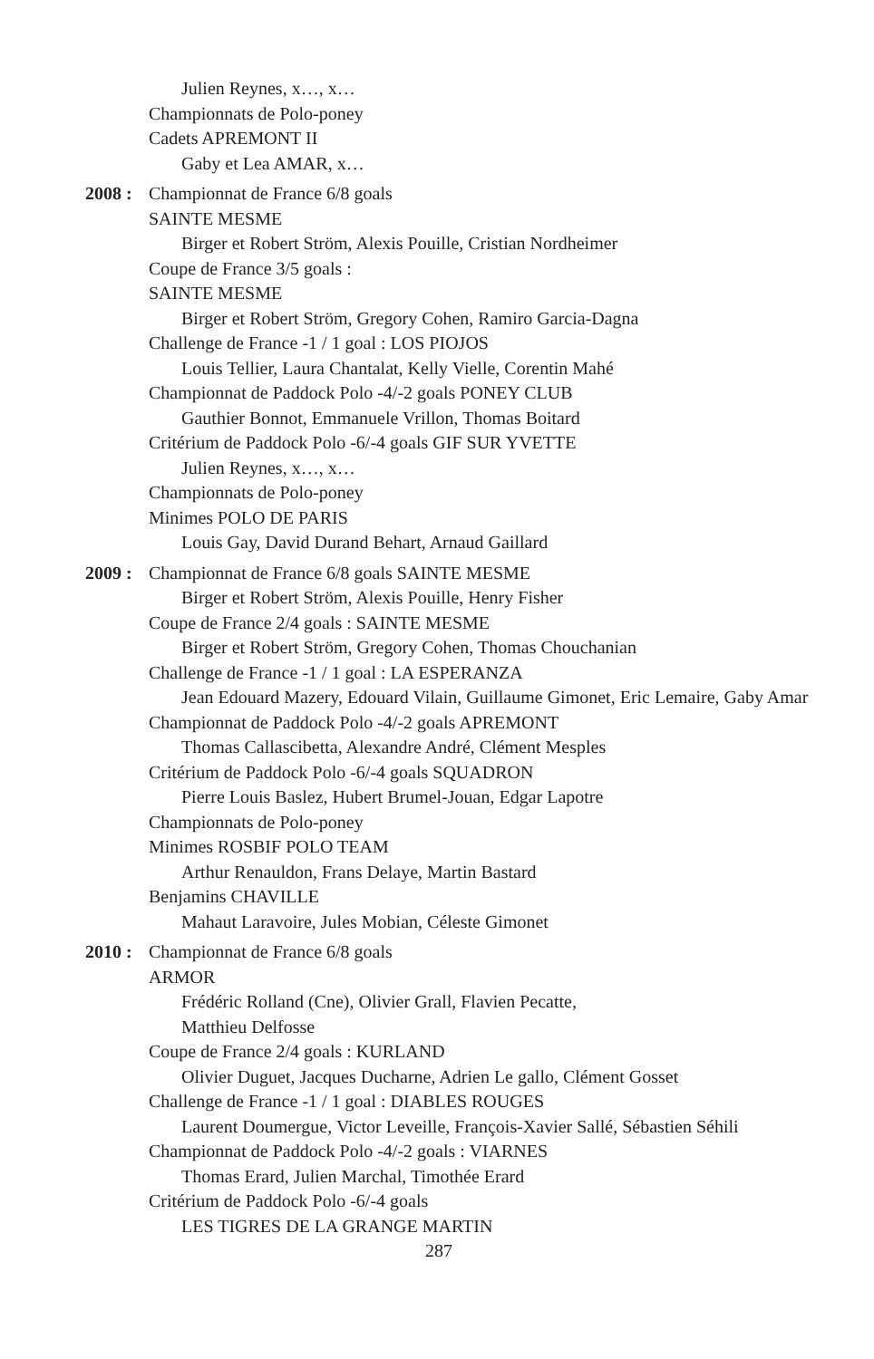Julien Reynes, x…, x…
Championnats de Polo-poney
Cadets APREMONT II
Gaby et Lea AMAR, x…
2008 :
Championnat de France 6/8 goals
SAINTE MESME
Birger et Robert Ström, Alexis Pouille, Cristian Nordheimer
Coupe de France 3/5 goals :
SAINTE MESME
Birger et Robert Ström, Gregory Cohen, Ramiro Garcia-Dagna
Challenge de France -1 / 1 goal : LOS PIOJOS
Louis Tellier, Laura Chantalat, Kelly Vielle, Corentin Mahé
Championnat de Paddock Polo -4/-2 goals PONEY CLUB
Gauthier Bonnot, Emmanuele Vrillon, Thomas Boitard
Critérium de Paddock Polo -6/-4 goals GIF SUR YVETTE
Julien Reynes, x…, x…
Championnats de Polo-poney
Minimes POLO DE PARIS
Louis Gay, David Durand Behart, Arnaud Gaillard
2009 :
Championnat de France 6/8 goals SAINTE MESME
Birger et Robert Ström, Alexis Pouille, Henry Fisher
Coupe de France 2/4 goals : SAINTE MESME
Birger et Robert Ström, Gregory Cohen, Thomas Chouchanian
Challenge de France -1 / 1 goal : LA ESPERANZA
Jean Edouard Mazery, Edouard Vilain, Guillaume Gimonet, Eric Lemaire, Gaby Amar
Championnat de Paddock Polo -4/-2 goals APREMONT
Thomas Callascibetta, Alexandre André, Clément Mesples
Critérium de Paddock Polo -6/-4 goals SQUADRON
Pierre Louis Baslez, Hubert Brumel-Jouan, Edgar Lapotre
Championnats de Polo-poney
Minimes ROSBIF POLO TEAM
Arthur Renauldon, Frans Delaye, Martin Bastard
Benjamins CHAVILLE
Mahaut Laravoire, Jules Mobian, Céleste Gimonet
2010 :
Championnat de France 6/8 goals
ARMOR
Frédéric Rolland (Cne), Olivier Grall, Flavien Pecatte,
Matthieu Delfosse
Coupe de France 2/4 goals : KURLAND
Olivier Duguet, Jacques Ducharne, Adrien Le gallo, Clément Gosset
Challenge de France -1 / 1 goal : DIABLES ROUGES
Laurent Doumergue, Victor Leveille, François-Xavier Sallé, Sébastien Séhili
Championnat de Paddock Polo -4/-2 goals : VIARNES
Thomas Erard, Julien Marchal, Timothée Erard
Critérium de Paddock Polo -6/-4 goals
LES TIGRES DE LA GRANGE MARTIN
287